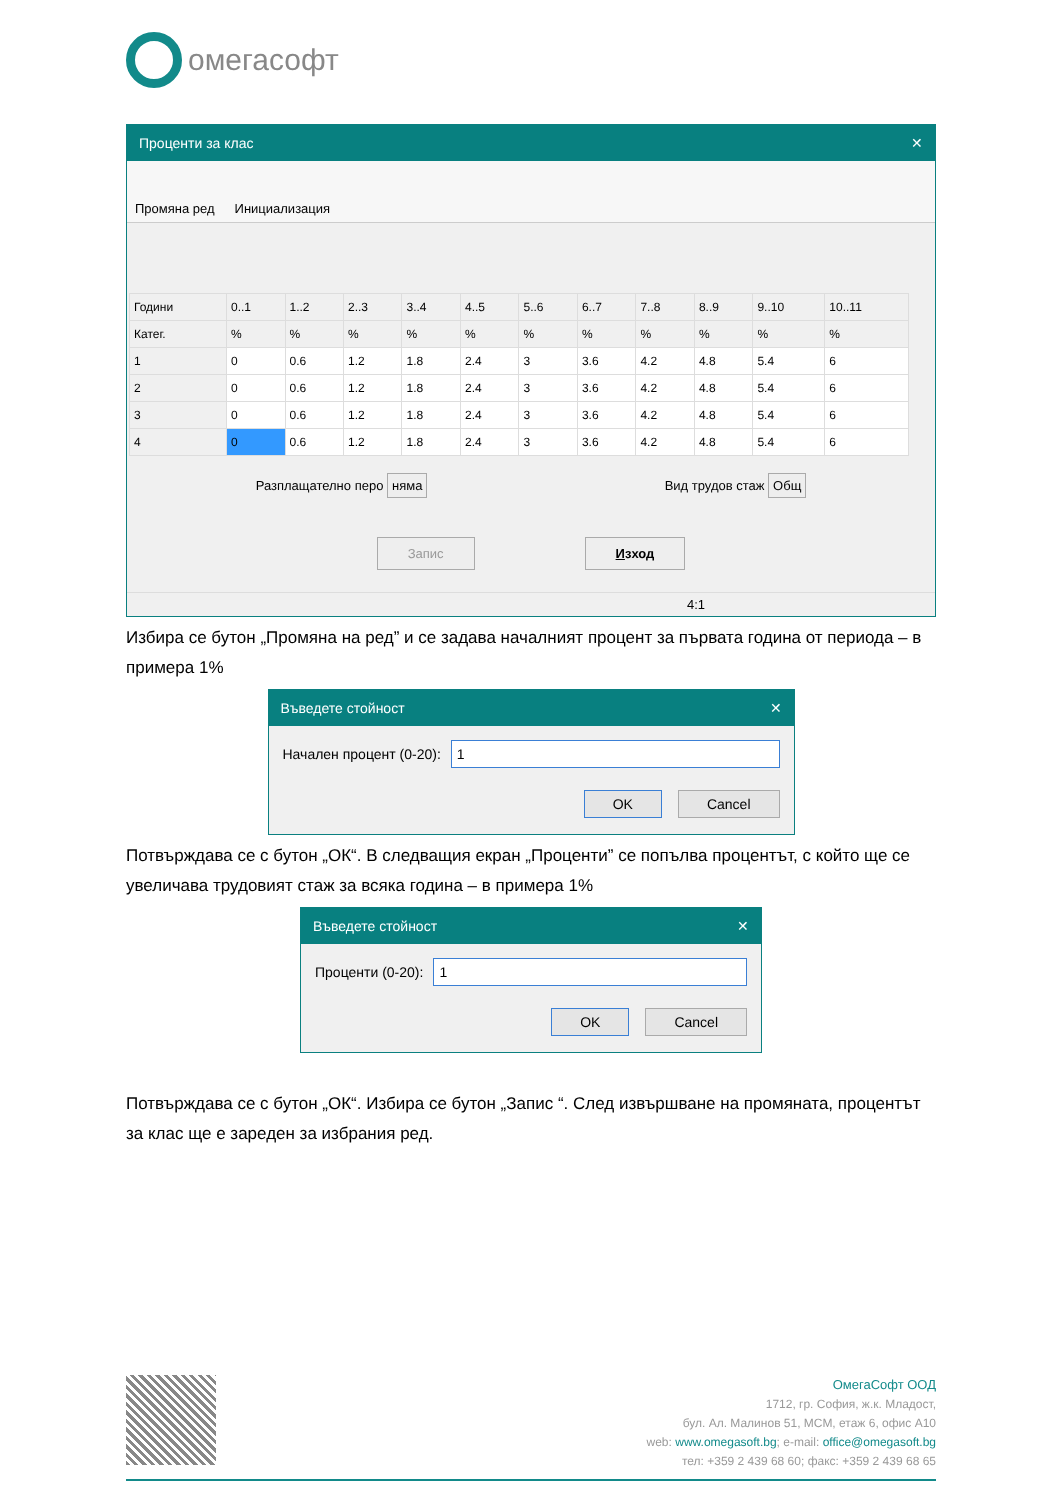омегасофт
Проценти за клас ✕
Промяна ред Инициализация
| Години | 0..1 | 1..2 | 2..3 | 3..4 | 4..5 | 5..6 | 6..7 | 7..8 | 8..9 | 9..10 | 10..11 |
| --- | --- | --- | --- | --- | --- | --- | --- | --- | --- | --- | --- |
| Катег. | % | % | % | % | % | % | % | % | % | % | % |
| 1 | 0 | 0.6 | 1.2 | 1.8 | 2.4 | 3 | 3.6 | 4.2 | 4.8 | 5.4 | 6 |
| 2 | 0 | 0.6 | 1.2 | 1.8 | 2.4 | 3 | 3.6 | 4.2 | 4.8 | 5.4 | 6 |
| 3 | 0 | 0.6 | 1.2 | 1.8 | 2.4 | 3 | 3.6 | 4.2 | 4.8 | 5.4 | 6 |
| 4 | 0 | 0.6 | 1.2 | 1.8 | 2.4 | 3 | 3.6 | 4.2 | 4.8 | 5.4 | 6 |
Разплащателно перо няма Вид трудов стаж Общ
Запис Изход
4:1
Избира се бутон „Промяна на ред” и се задава началният процент за първата година от периода – в примера 1%
Въведете стойност ✕
Начален процент (0-20):
1
OK Cancel
Потвърждава се с бутон „ОК“. В следващия екран „Проценти” се попълва процентът, с който ще се увеличава трудовият стаж за всяка година – в примера 1%
Въведете стойност ✕
Проценти (0-20):
1
OK Cancel
Потвърждава се с бутон „ОК“. Избира се бутон „Запис “. След извършване на промяната, процентът за клас ще е зареден за избрания ред.
ОмегаСофт ООД
1712, гр. София, ж.к. Младост,
бул. Ал. Малинов 51, МСМ, етаж 6, офис А10
web: www.omegasoft.bg; e-mail: office@omegasoft.bg
тел: +359 2 439 68 60; факс: +359 2 439 68 65